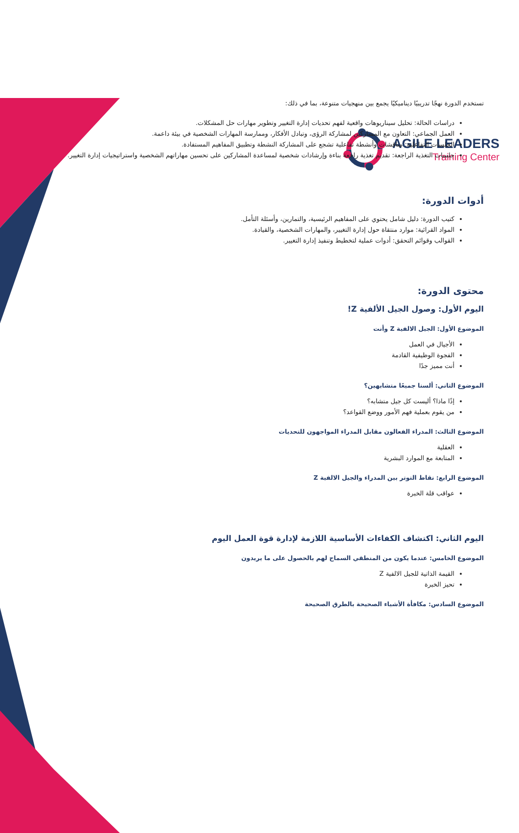AGILE LEADERS
Training Center
تستخدم الدورة نهجًا تدريبيًا ديناميكيًا يجمع بين منهجيات متنوعة، بما في ذلك:
دراسات الحالة: تحليل سيناريوهات واقعية لفهم تحديات إدارة التغيير وتطوير مهارات حل المشكلات.
العمل الجماعي: التعاون مع المشاركين لمشاركة الرؤى، وتبادل الأفكار، وممارسة المهارات الشخصية في بيئة داعمة.
الجلسات التفاعلية: مناقشات وأنشطة تفاعلية تشجع على المشاركة النشطة وتطبيق المفاهيم المستفادة.
جلسات التغذية الراجعة: تقديم تغذية راجعة بناءة وإرشادات شخصية لمساعدة المشاركين على تحسين مهاراتهم الشخصية واستراتيجيات إدارة التغيير.
أدوات الدورة:
كتيب الدورة: دليل شامل يحتوي على المفاهيم الرئيسية، والتمارين، وأسئلة التأمل.
المواد القرائية: موارد منتقاة حول إدارة التغيير، والمهارات الشخصية، والقيادة.
القوالب وقوائم التحقق: أدوات عملية لتخطيط وتنفيذ إدارة التغيير.
محتوى الدورة:
اليوم الأول: وصول الجيل الألفية Z!
الموضوع الأول: الجيل الالفية Z وأنت
الأجيال في العمل
الفجوة الوظيفية القادمة
أنت مميز جدًا
الموضوع الثاني: ألسنا جميعًا متشابهين؟
إذًا ماذا؟ أليست كل جيل متشابه؟
من يقوم بعملية فهم الأمور ووضع القواعد؟
الموضوع الثالث: المدراء الفعالون مقابل المدراء المواجهون للتحديات
العقلية
المتابعة مع الموارد البشرية
الموضوع الرابع: نقاط التوتر بين المدراء والجيل الالفية Z
عواقب قلة الخبرة
اليوم الثاني: اكتشاف الكفاءات الأساسية اللازمة لإدارة قوة العمل اليوم
الموضوع الخامس: عندما يكون من المنطقي السماح لهم بالحصول على ما يريدون
القيمة الذاتية للجيل الالفية Z
تحيز الخبرة
الموضوع السادس: مكافأة الأشياء الصحيحة بالطرق الصحيحة